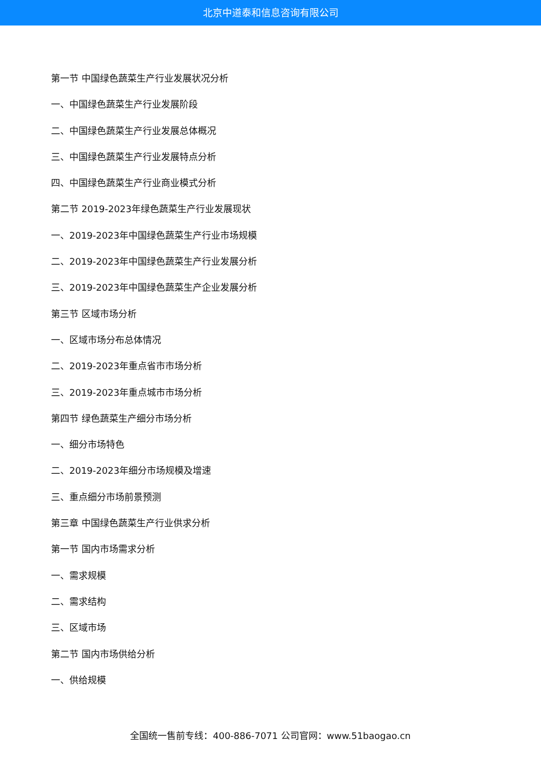北京中道泰和信息咨询有限公司
第一节 中国绿色蔬菜生产行业发展状况分析
一、中国绿色蔬菜生产行业发展阶段
二、中国绿色蔬菜生产行业发展总体概况
三、中国绿色蔬菜生产行业发展特点分析
四、中国绿色蔬菜生产行业商业模式分析
第二节 2019-2023年绿色蔬菜生产行业发展现状
一、2019-2023年中国绿色蔬菜生产行业市场规模
二、2019-2023年中国绿色蔬菜生产行业发展分析
三、2019-2023年中国绿色蔬菜生产企业发展分析
第三节 区域市场分析
一、区域市场分布总体情况
二、2019-2023年重点省市市场分析
三、2019-2023年重点城市市场分析
第四节 绿色蔬菜生产细分市场分析
一、细分市场特色
二、2019-2023年细分市场规模及增速
三、重点细分市场前景预测
第三章 中国绿色蔬菜生产行业供求分析
第一节 国内市场需求分析
一、需求规模
二、需求结构
三、区域市场
第二节 国内市场供给分析
一、供给规模
全国统一售前专线：400-886-7071 公司官网：www.51baogao.cn